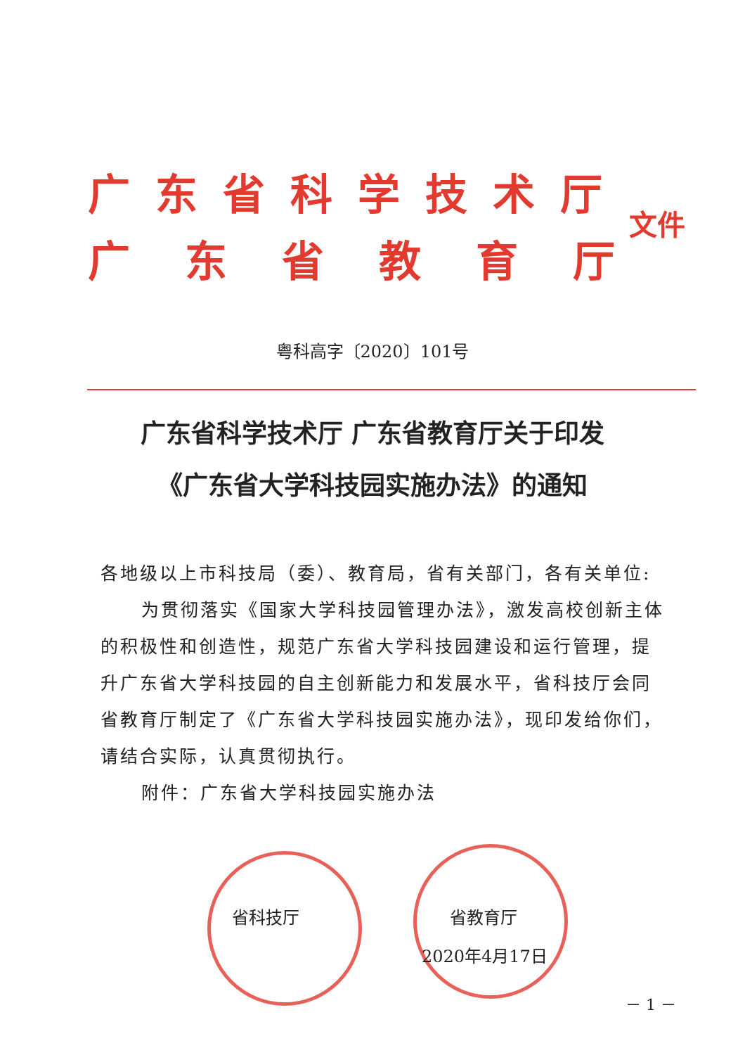广东省科学技术厅
广东省教育厅
文件
粤科高字〔2020〕101号
广东省科学技术厅 广东省教育厅关于印发
《广东省大学科技园实施办法》的通知
各地级以上市科技局（委）、教育局，省有关部门，各有关单位:
为贯彻落实《国家大学科技园管理办法》，激发高校创新主体的积极性和创造性，规范广东省大学科技园建设和运行管理，提升广东省大学科技园的自主创新能力和发展水平，省科技厅会同省教育厅制定了《广东省大学科技园实施办法》，现印发给你们，请结合实际，认真贯彻执行。
附件：广东省大学科技园实施办法
省科技厅 省教育厅
2020年4月17日
－ 1 －